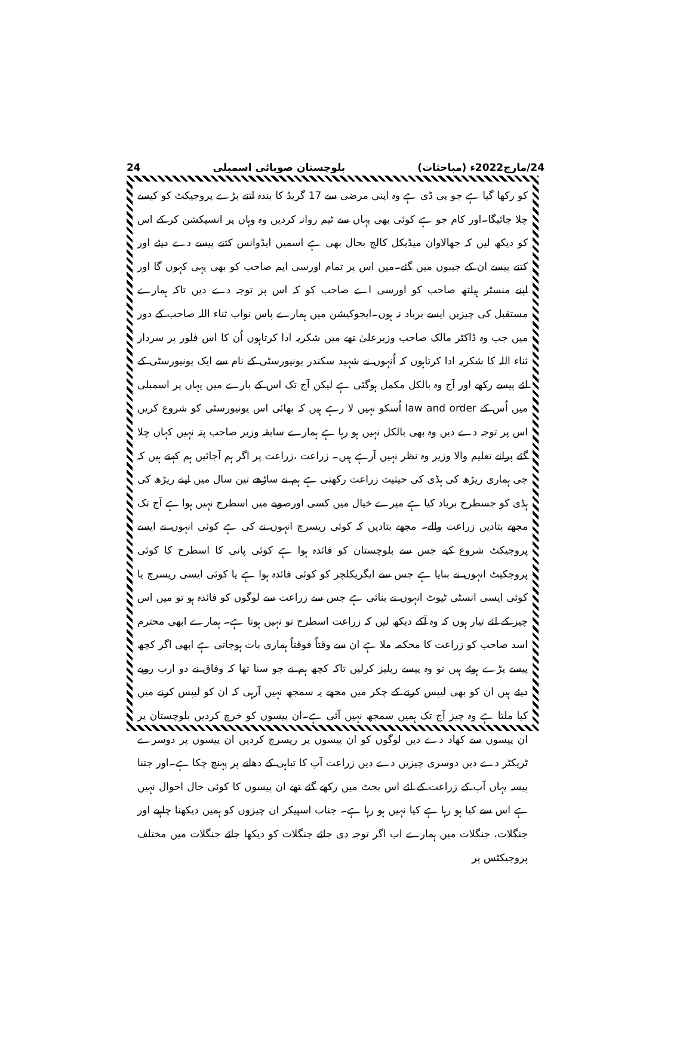24 بلوچستان صوبائی اسمبلی 24/مارچ2022ء (مباحثات)
کو رکھا گیا ہے جو پی ڈی ہے وہ اپنی مرضی سے 17 گریڈ کا بندہ اتنے بڑے پروجیکٹ کو کیسے چلا جائیگا۔اور کام جو ہے کوئی بھی یہاں سے ٹیم روانہ کردیں وہ وہاں پر انسپکشن کر کے اس کو دیکھ لیں کہ جھالاوان میڈیکل کالج بحال بھی ہے اسمیں ایڈوانس کتنے پیسے دے دیئے اور کتنے پیسے ان کے جیبوں میں گئے۔میں اس پر تمام اورسی ایم صاحب کو بھی یہی کہوں گا اور اپنے منسٹر ہیلتھ صاحب کو اورسی اے صاحب کو کہ اس پر توجہ دے دیں تاکہ ہمارے مستقبل کی چیزیں ایسے برباد نہ ہوں۔ایجوکیشن میں ہمارے پاس نواب ثناء اللہ صاحب کے دور میں جب وہ ڈاکٹر مالک صاحب وزیرعلیٰ تھے میں شکریہ ادا کرتاہوں اُن کا اس فلور پر سردار ثناء اللہ کا شکریہ ادا کرتاہوں کہ اُنہوں نے شہید سکندر یونیورسٹی کے نام سے ایک یونیورسٹی کے لئے پیسے رکھے اور آج وہ بالکل مکمل ہوگئی ہے لیکن آج تک اس کے بارے میں یہاں پر اسمبلی میں اُس کے law and order اُسکو نہیں لا رہے ہیں کہ بھائی اس یونیورسٹی کو شروع کریں اس پر توجہ دے دیں وہ بھی بالکل نہیں ہو رہا ہے ہمارے سابقہ وزیر صاحب پتہ نہیں کہاں چلا گئے پرانے تعلیم والا وزیر وہ نظر نہیں آرہے ہیں۔ زراعت ،زراعت پر اگر ہم آجائیں ہم کہتے ہیں کہ جی ہماری ریڑھ کی ہڈی کی حیثیت زراعت رکھتی ہے ہم نے ساڑھے تین سال میں اپنے ریڑھ کی ہڈی کو جسطرح برباد کیا ہے میرے خیال میں کسی اورصوبے میں اسطرح نہیں ہوا ہے آج تک مجھے بتادیں زراعت والے۔ مجھے بتادیں کہ کوئی ریسرچ انہوں نے کی ہے کوئی انہوں نے ایسے پروجیکٹ شروع کیے جس سے بلوچستان کو فائدہ ہوا ہے کوئی پانی کا اسطرح کا کوئی پروجکیٹ انہوں نے بنایا ہے جس سے ایگریکلچر کو کوئی فائدہ ہوا ہے یا کوئی ایسی ریسرچ یا کوئی ایسی انسٹی ٹیوٹ انہوں نے بنائی ہے جس سے زراعت سے لوگوں کو فائدہ ہو تو میں اس چیز کے لئے تیار ہوں کہ وہ آکے دیکھ لیں کہ زراعت اسطرح تو نہیں ہوتا ہے۔ ہمارے ابھی محترم اسد صاحب کو زراعت کا محکمہ ملا ہے ان سے وقتاً فوقتاً ہماری بات ہوجاتی ہے ابھی اگر کچھ پیسے پڑے ہوئے ہیں تو وہ پیسے ریلیز کرلیں تاکہ کچھ ہم نے جو سنا تھا کہ وفاق نے دو ارب روپے دیئے ہیں ان کو بھی لیپس کرنے کے چکر میں مجھے یہ سمجھ نہیں آرہی کہ ان کو لیپس کرنے میں کیا ملتا ہے وہ چیز آج تک ہمیں سمجھ نہیں آئی ہے۔ان پیسوں کو خرچ کردیں بلوچستان پر ان پیسوں سے کھاد دے دیں لوگوں کو ان پیسوں پر ریسرچ کردیں ان پیسوں پر دوسرے ٹریکٹر دے دیں دوسری چیزیں دے دیں زراعت آپ کا تباہی کے دھانے پر پہنچ چکا ہے۔اور جتنا پیسہ یہاں آپ کے زراعت کے لئے اس بجٹ میں رکھے گئے تھے ان پیسوں کا کوئی حال احوال نہیں ہے اس سے کیا ہو رہا ہے کیا نہیں ہو رہا ہے۔ جناب اسپیکر ان چیزوں کو ہمیں دیکھنا چاہیے اور جنگلات، جنگلات میں ہمارے اب اگر توجہ دی جائے جنگلات کو دیکھا جائے جنگلات میں مختلف پروجیکٹس پر